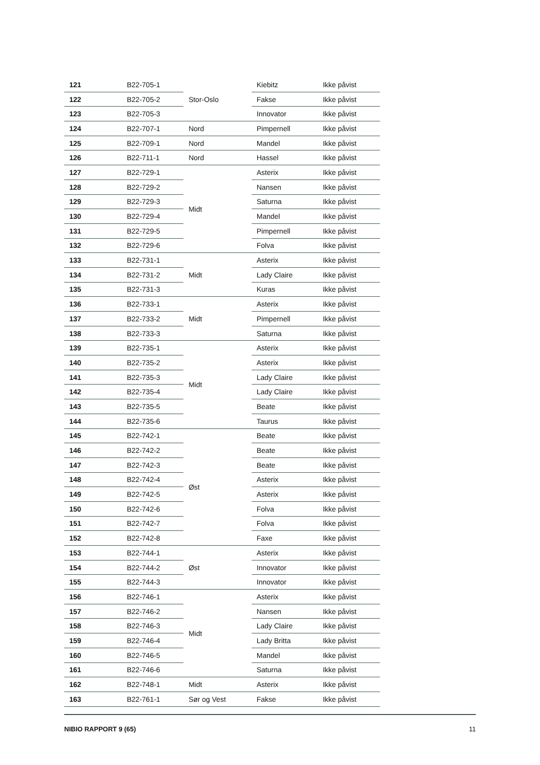| 121 | B22-705-1 | Stor-Oslo | Kiebitz | Ikke påvist |
| 122 | B22-705-2 | | Fakse | Ikke påvist |
| 123 | B22-705-3 | | Innovator | Ikke påvist |
| 124 | B22-707-1 | Nord | Pimpernell | Ikke påvist |
| 125 | B22-709-1 | Nord | Mandel | Ikke påvist |
| 126 | B22-711-1 | Nord | Hassel | Ikke påvist |
| 127 | B22-729-1 | Midt | Asterix | Ikke påvist |
| 128 | B22-729-2 | | Nansen | Ikke påvist |
| 129 | B22-729-3 | | Saturna | Ikke påvist |
| 130 | B22-729-4 | | Mandel | Ikke påvist |
| 131 | B22-729-5 | | Pimpernell | Ikke påvist |
| 132 | B22-729-6 | | Folva | Ikke påvist |
| 133 | B22-731-1 | Midt | Asterix | Ikke påvist |
| 134 | B22-731-2 | | Lady Claire | Ikke påvist |
| 135 | B22-731-3 | | Kuras | Ikke påvist |
| 136 | B22-733-1 | Midt | Asterix | Ikke påvist |
| 137 | B22-733-2 | | Pimpernell | Ikke påvist |
| 138 | B22-733-3 | | Saturna | Ikke påvist |
| 139 | B22-735-1 | Midt | Asterix | Ikke påvist |
| 140 | B22-735-2 | | Asterix | Ikke påvist |
| 141 | B22-735-3 | | Lady Claire | Ikke påvist |
| 142 | B22-735-4 | | Lady Claire | Ikke påvist |
| 143 | B22-735-5 | | Beate | Ikke påvist |
| 144 | B22-735-6 | | Taurus | Ikke påvist |
| 145 | B22-742-1 | Øst | Beate | Ikke påvist |
| 146 | B22-742-2 | | Beate | Ikke påvist |
| 147 | B22-742-3 | | Beate | Ikke påvist |
| 148 | B22-742-4 | | Asterix | Ikke påvist |
| 149 | B22-742-5 | | Asterix | Ikke påvist |
| 150 | B22-742-6 | | Folva | Ikke påvist |
| 151 | B22-742-7 | | Folva | Ikke påvist |
| 152 | B22-742-8 | | Faxe | Ikke påvist |
| 153 | B22-744-1 | Øst | Asterix | Ikke påvist |
| 154 | B22-744-2 | | Innovator | Ikke påvist |
| 155 | B22-744-3 | | Innovator | Ikke påvist |
| 156 | B22-746-1 | Midt | Asterix | Ikke påvist |
| 157 | B22-746-2 | | Nansen | Ikke påvist |
| 158 | B22-746-3 | | Lady Claire | Ikke påvist |
| 159 | B22-746-4 | | Lady Britta | Ikke påvist |
| 160 | B22-746-5 | | Mandel | Ikke påvist |
| 161 | B22-746-6 | | Saturna | Ikke påvist |
| 162 | B22-748-1 | Midt | Asterix | Ikke påvist |
| 163 | B22-761-1 | Sør og Vest | Fakse | Ikke påvist |
NIBIO RAPPORT 9 (65) 11